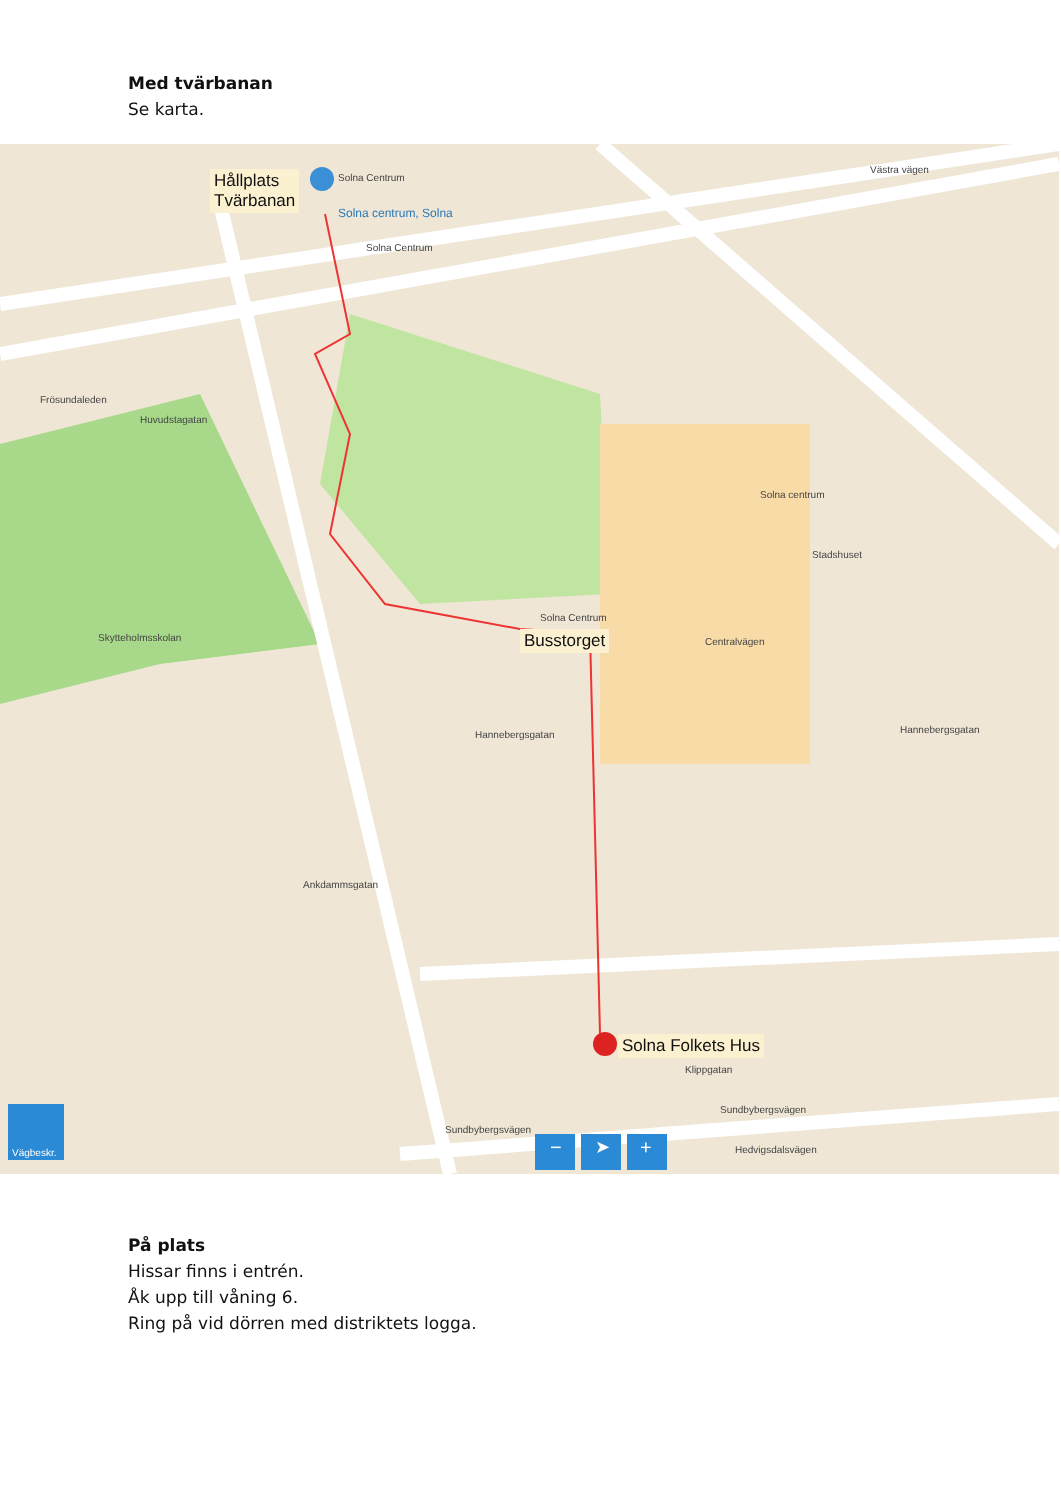Med tvärbanan
Se karta.
Hållplats
Tvärbanan
Solna Centrum
Solna centrum, Solna
Solna Centrum
Frösundaleden
Huvudstagatan
Solna centrum
Stadshuset
Solna Centrum
Busstorget Centralvägen Skytteholmsskolan
Hannebergsgatan Hannebergsgatan
Ankdammsgatan
Solna Folkets Hus
Klippgatan
Sundbybergsvägen
Sundbybergsvägen
Hedvigsdalsvägen
Västra vägen
Vägbeskr. − ➤ +
På plats
Hissar finns i entrén.
Åk upp till våning 6.
Ring på vid dörren med distriktets logga.